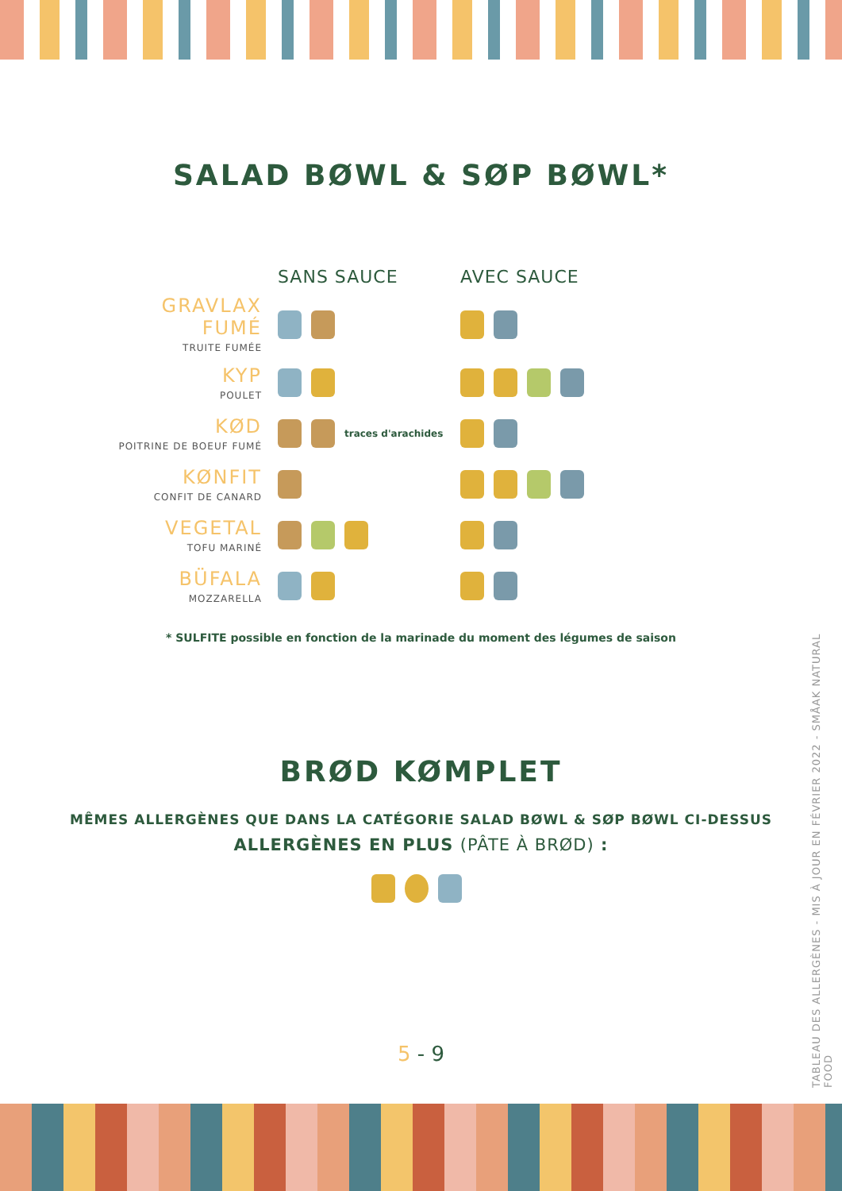SALAD BØWL & SØP BØWL*
| | SANS SAUCE | AVEC SAUCE |
| --- | --- | --- |
| GRAVLAX FUMÉ TRUITE FUMÉE | | |
| KYP POULET | | |
| KØD POITRINE DE BOEUF FUMÉ | traces d'arachides | |
| KØNFIT CONFIT DE CANARD | | |
| VEGETAL TOFU MARINÉ | | |
| BÜFALA MOZZARELLA | | |
* SULFITE possible en fonction de la marinade du moment des légumes de saison
BRØD KØMPLET
MÊMES ALLERGÈNES QUE DANS LA CATÉGORIE SALAD BØWL & SØP BØWL CI-DESSUS
ALLERGÈNES EN PLUS (PÂTE À BRØD) :
5 - 9
TABLEAU DES ALLERGÈNES - MIS À JOUR EN FÉVRIER 2022 - SMÅAK NATURAL FOOD